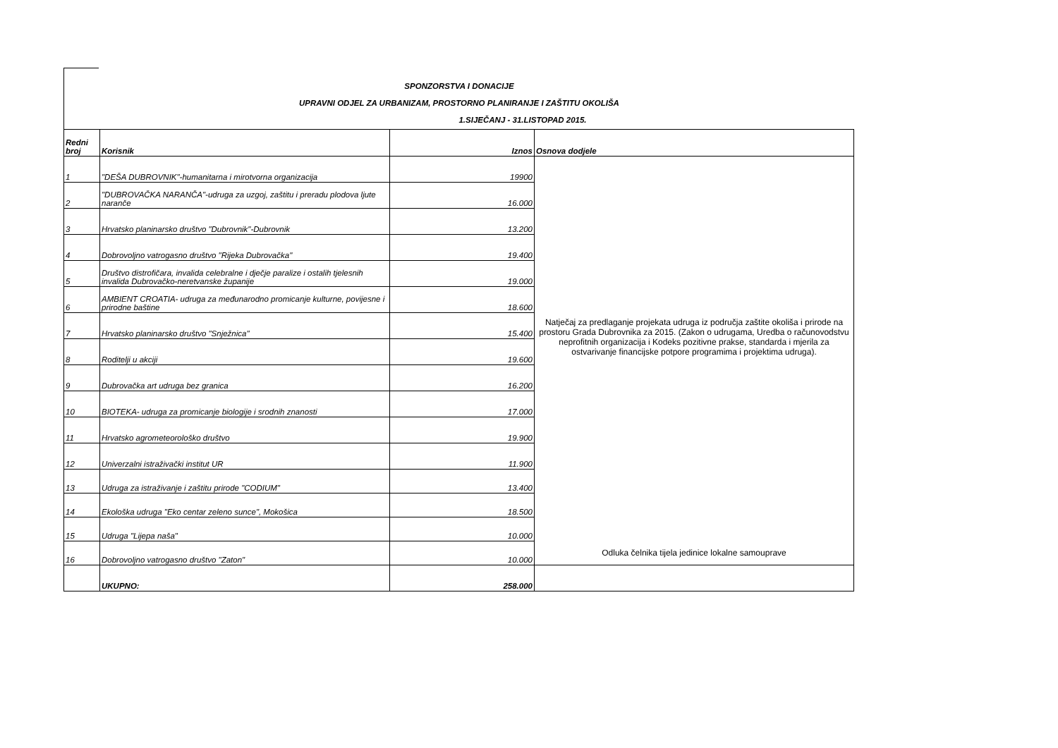SPONZORSTVA I DONACIJE
UPRAVNI ODJEL ZA URBANIZAM, PROSTORNO PLANIRANJE I ZAŠTITU OKOLIŠA
1.SIJEČANJ - 31.LISTOPAD 2015.
| Redni broj | Korisnik | Iznos | Osnova dodjele |
| --- | --- | --- | --- |
| 1 | "DEŠA DUBROVNIK"-humanitarna i mirotvorna organizacija | 19900 | Natječaj za predlaganje projekata udruga iz područja zaštite okoliša i prirode na prostoru Grada Dubrovnika za 2015. (Zakon o udrugama, Uredba o računovodstvu neprofitnih organizacija i Kodeks pozitivne prakse, standarda i mjerila za ostvarivanje financijske potpore programima i projektima udruga). |
| 2 | "DUBROVAČKA NARANČA"-udruga za uzgoj, zaštitu i preradu plodova ljute naranče | 16.000 | |
| 3 | Hrvatsko planinarsko društvo "Dubrovnik"-Dubrovnik | 13.200 | |
| 4 | Dobrovoljno vatrogasno društvo "Rijeka Dubrovačka" | 19.400 | |
| 5 | Društvo distrofičara, invalida celebralne i dječje paralize i ostalih tjelesnih invalida Dubrovačko-neretvanske županije | 19.000 | |
| 6 | AMBIENT CROATIA- udruga za međunarodno promicanje kulturne, povijesne i prirodne baštine | 18.600 | |
| 7 | Hrvatsko planinarsko društvo "Snježnica" | 15.400 | |
| 8 | Roditelji u akciji | 19.600 | |
| 9 | Dubrovačka art udruga bez granica | 16.200 | |
| 10 | BIOTEKA- udruga za promicanje biologije i srodnih znanosti | 17.000 | |
| 11 | Hrvatsko agrometeorološko društvo | 19.900 | |
| 12 | Univerzalni istraživački institut UR | 11.900 | |
| 13 | Udruga za istraživanje i zaštitu prirode "CODIUM" | 13.400 | |
| 14 | Ekološka udruga "Eko centar zeleno sunce", Mokošica | 18.500 | |
| 15 | Udruga "Lijepa naša" | 10.000 | |
| 16 | Dobrovoljno vatrogasno društvo "Zaton" | 10.000 | Odluka čelnika tijela jedinice lokalne samouprave |
| | UKUPNO: | 258.000 | |